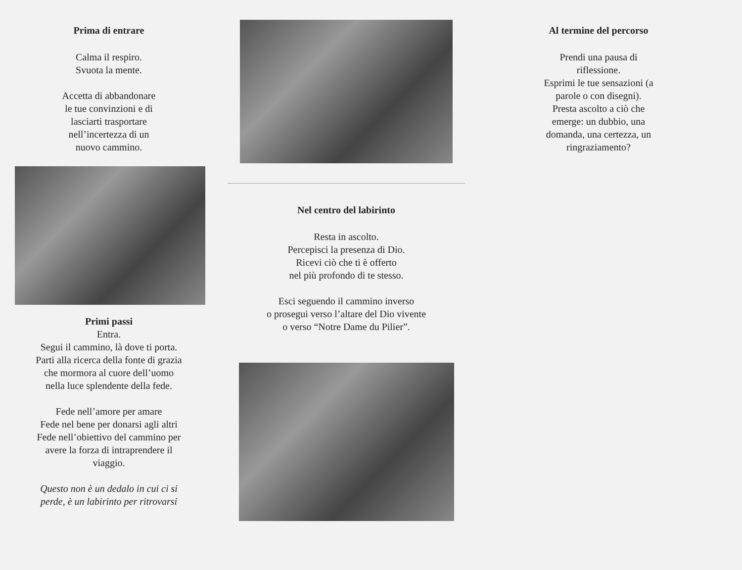Prima di entrare
Calma il respiro.
Svuota la mente.
Accetta di abbandonare
le tue convinzioni e di
lasciarti trasportare
nell’incertezza di un
nuovo cammino.
Primi passi
Entra.
Segui il cammino, là dove ti porta.
Parti alla ricerca della fonte di grazia
che mormora al cuore dell’uomo
nella luce splendente della fede.
Fede nell’amore per amare
Fede nel bene per donarsi agli altri
Fede nell’obiettivo del cammino per
avere la forza di intraprendere il
viaggio.
Questo non è un dedalo in cui ci si
perde, è un labirinto per ritrovarsi
Nel centro del labirinto
Resta in ascolto.
Percepisci la presenza di Dio.
Ricevi ciò che ti è offerto
nel più profondo di te stesso.
Esci seguendo il cammino inverso
o prosegui verso l’altare del Dio vivente
o verso “Notre Dame du Pilier”.
Al termine del percorso
Prendi una pausa di
riflessione.
Esprimi le tue sensazioni (a
parole o con disegni).
Presta ascolto a ciò che
emerge: un dubbio, una
domanda, una certezza, un
ringraziamento?